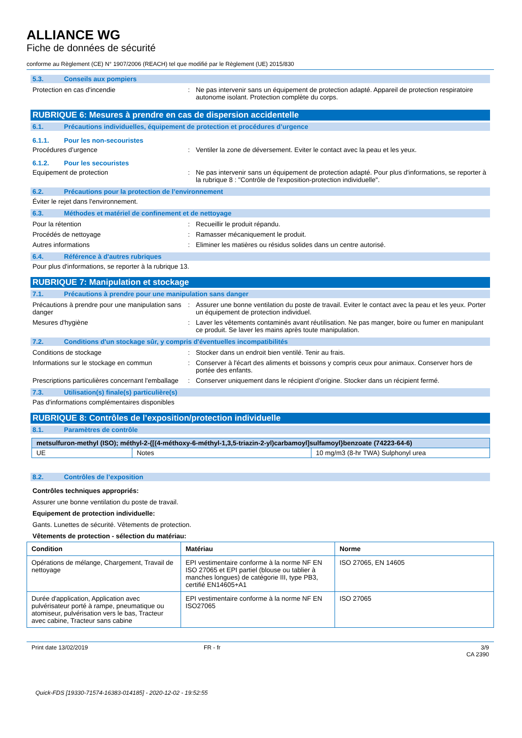ALLIANCE WG
Fiche de données de sécurité
conforme au Règlement (CE) N° 1907/2006 (REACH) tel que modifié par le Règlement (UE) 2015/830
5.3. Conseils aux pompiers
Protection en cas d'incendie : Ne pas intervenir sans un équipement de protection adapté. Appareil de protection respiratoire autonome isolant. Protection complète du corps.
RUBRIQUE 6: Mesures à prendre en cas de dispersion accidentelle
6.1. Précautions individuelles, équipement de protection et procédures d’urgence
6.1.1. Pour les non-secouristes
Procédures d’urgence : Ventiler la zone de déversement. Eviter le contact avec la peau et les yeux.
6.1.2. Pour les secouristes
Equipement de protection : Ne pas intervenir sans un équipement de protection adapté. Pour plus d'informations, se reporter à la rubrique 8 : "Contrôle de l'exposition-protection individuelle".
6.2. Précautions pour la protection de l’environnement
Éviter le rejet dans l'environnement.
6.3. Méthodes et matériel de confinement et de nettoyage
Pour la rétention : Recueillir le produit répandu.
Procédés de nettoyage : Ramasser mécaniquement le produit.
Autres informations : Eliminer les matières ou résidus solides dans un centre autorisé.
6.4. Référence à d'autres rubriques
Pour plus d'informations, se reporter à la rubrique 13.
RUBRIQUE 7: Manipulation et stockage
7.1. Précautions à prendre pour une manipulation sans danger
Précautions à prendre pour une manipulation sans danger
: Assurer une bonne ventilation du poste de travail. Eviter le contact avec la peau et les yeux. Porter un équipement de protection individuel.
Mesures d'hygiène : Laver les vêtements contaminés avant réutilisation. Ne pas manger, boire ou fumer en manipulant ce produit. Se laver les mains après toute manipulation.
7.2. Conditions d'un stockage sûr, y compris d'éventuelles incompatibilités
Conditions de stockage : Stocker dans un endroit bien ventilé. Tenir au frais.
Informations sur le stockage en commun : Conserver à l'écart des aliments et boissons y compris ceux pour animaux. Conserver hors de portée des enfants.
Prescriptions particulières concernant l'emballage
: Conserver uniquement dans le récipient d’origine. Stocker dans un récipient fermé.
7.3. Utilisation(s) finale(s) particulière(s)
Pas d'informations complémentaires disponibles
RUBRIQUE 8: Contrôles de l’exposition/protection individuelle
8.1. Paramètres de contrôle
| metsulfuron-methyl (ISO); méthyl-2-{[(4-méthoxy-6-méthyl-1,3,5-triazin-2-yl)carbamoyl]sulfamoyl}benzoate (74223-64-6) | | |
| --- | --- | --- |
| UE | Notes | 10 mg/m3 (8-hr TWA) Sulphonyl urea |
8.2. Contrôles de l’exposition
Contrôles techniques appropriés:
Assurer une bonne ventilation du poste de travail.
Equipement de protection individuelle:
Gants. Lunettes de sécurité. Vêtements de protection.
Vêtements de protection - sélection du matériau:
| Condition | Matériau | Norme |
| --- | --- | --- |
| Opérations de mélange, Chargement, Travail de nettoyage | EPI vestimentaire conforme à la norme NF EN ISO 27065 et EPI partiel (blouse ou tablier à manches longues) de catégorie III, type PB3, certifié EN14605+A1 | ISO 27065, EN 14605 |
| Durée d'application, Application avec pulvérisateur porté à rampe, pneumatique ou atomiseur, pulvérisation vers le bas, Tracteur avec cabine, Tracteur sans cabine | EPI vestimentaire conforme à la norme NF EN ISO27065 | ISO 27065 |
Print date 13/02/2019 FR - fr 3/9
CA 2390
Quick-FDS [19330-71574-16383-014185] - 2020-12-02 - 19:52:55